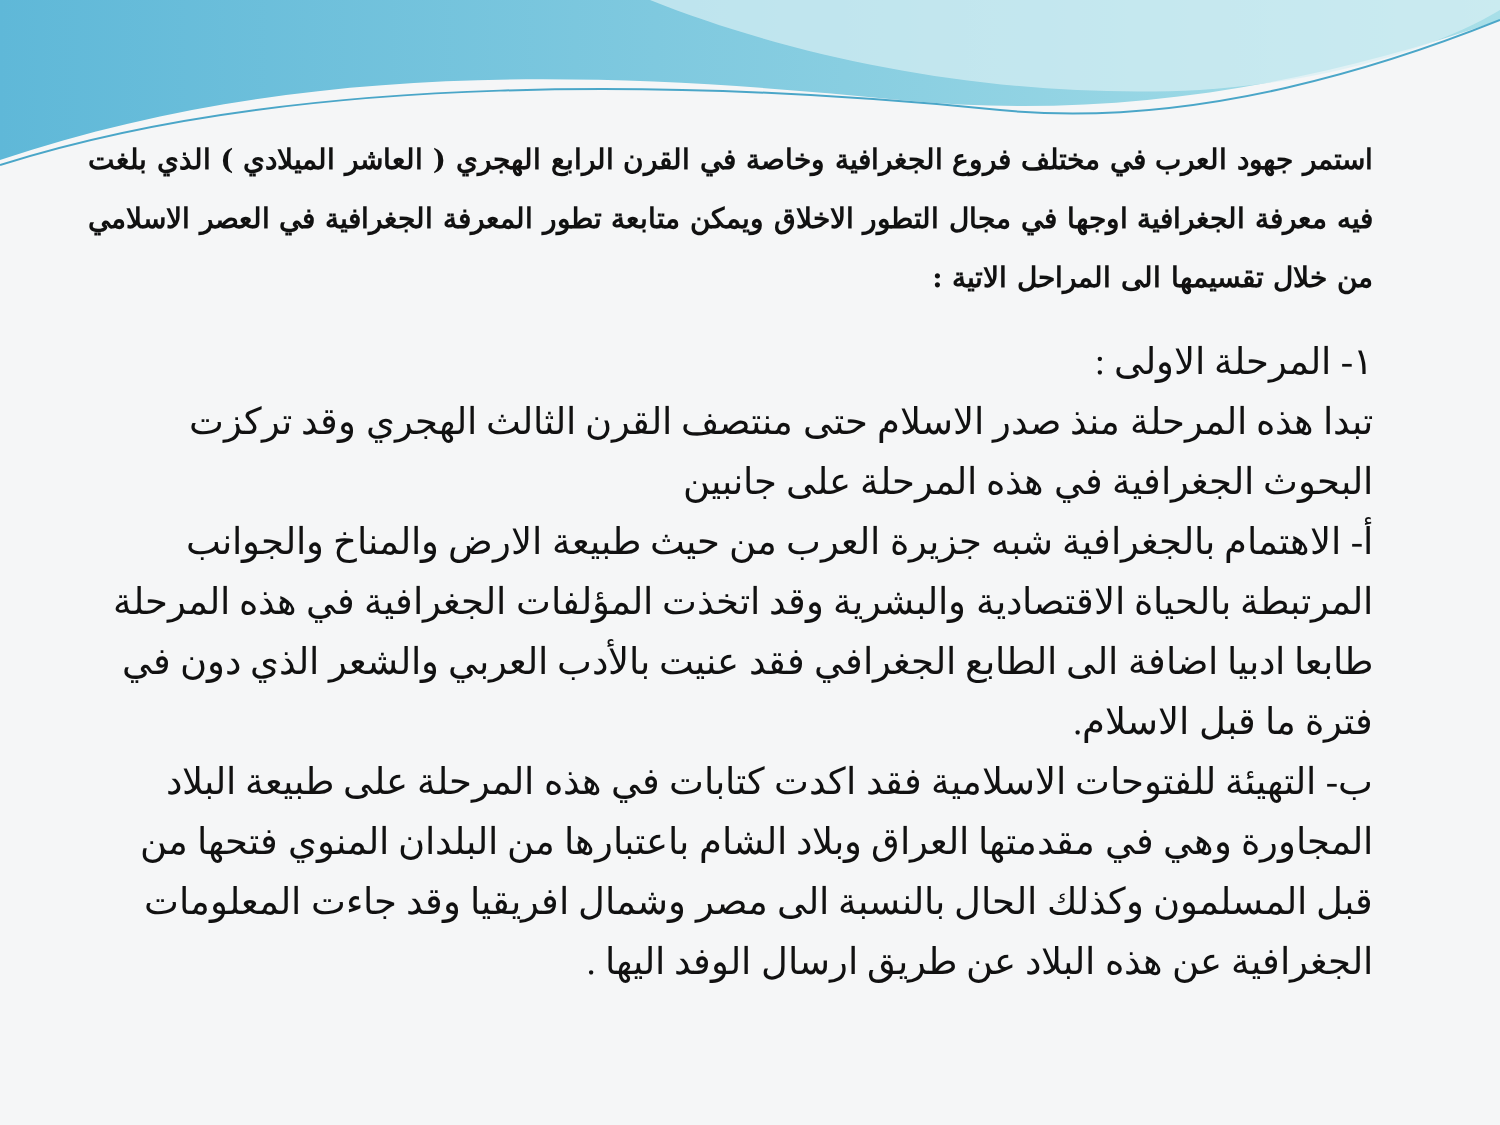استمر جهود العرب في مختلف فروع الجغرافية وخاصة في القرن الرابع الهجري ( العاشر الميلادي ) الذي بلغت فيه معرفة الجغرافية اوجها في مجال التطور الاخلاق ويمكن متابعة تطور المعرفة الجغرافية في العصر الاسلامي من خلال تقسيمها الى المراحل الاتية :
١- المرحلة الاولى :
تبدا هذه المرحلة منذ صدر الاسلام حتى منتصف القرن الثالث الهجري وقد تركزت البحوث الجغرافية في هذه المرحلة على جانبين
أ- الاهتمام بالجغرافية شبه جزيرة العرب من حيث طبيعة الارض والمناخ والجوانب المرتبطة بالحياة الاقتصادية والبشرية وقد اتخذت المؤلفات الجغرافية في هذه المرحلة طابعا ادبيا اضافة الى الطابع الجغرافي فقد عنيت بالأدب العربي والشعر الذي دون في فترة ما قبل الاسلام.
ب- التهيئة للفتوحات الاسلامية فقد اكدت كتابات في هذه المرحلة على طبيعة البلاد المجاورة وهي في مقدمتها العراق وبلاد الشام باعتبارها من البلدان المنوي فتحها من قبل المسلمون وكذلك الحال بالنسبة الى مصر وشمال افريقيا وقد جاءت المعلومات الجغرافية عن هذه البلاد عن طريق ارسال الوفد اليها .